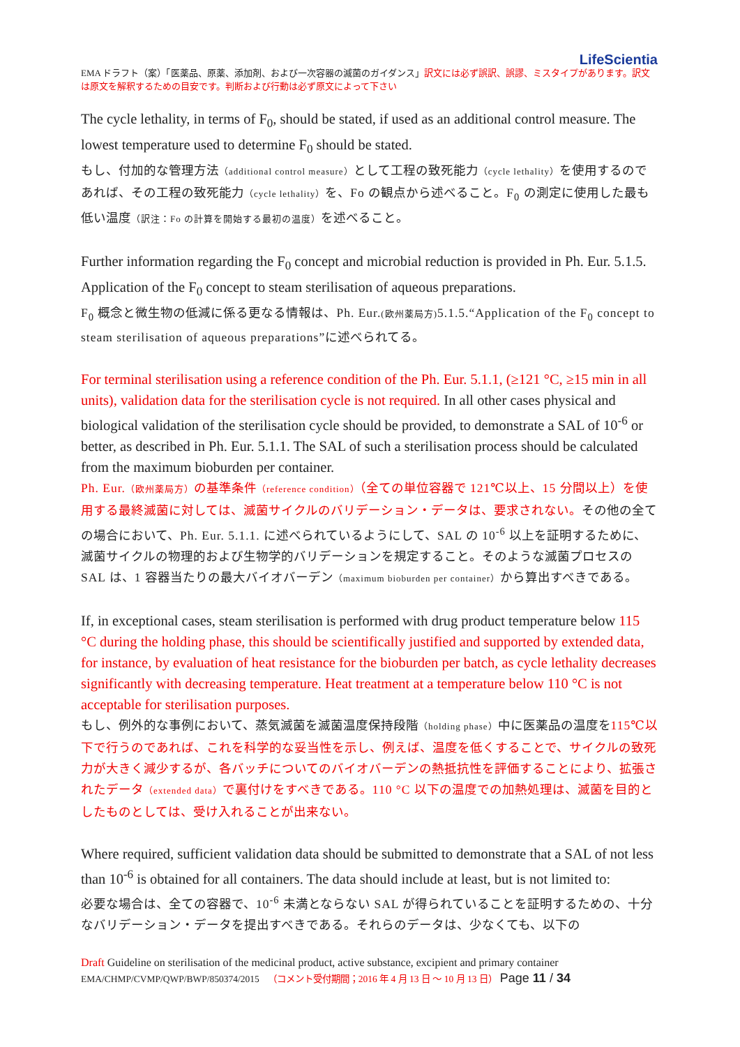LifeScientia
EMA ドラフト（案）「医薬品、原薬、添加剤、および一次容器の滅菌のガイダンス」訳文には必ず誤訳、誤謬、ミスタイプがあります。訳文は原文を解釈するための目安です。判断および行動は必ず原文によって下さい
The cycle lethality, in terms of F<sub>0</sub>, should be stated, if used as an additional control measure. The lowest temperature used to determine F<sub>0</sub> should be stated.
もし、付加的な管理方法（additional control measure）として工程の致死能力（cycle lethality）を使用するのであれば、その工程の致死能力（cycle lethality）を、Fo の観点から述べること。F<sub>0</sub> の測定に使用した最も低い温度（訳注：Fo の計算を開始する最初の温度）を述べること。
Further information regarding the F<sub>0</sub> concept and microbial reduction is provided in Ph. Eur. 5.1.5. Application of the F<sub>0</sub> concept to steam sterilisation of aqueous preparations.
F<sub>0</sub> 概念と微生物の低減に係る更なる情報は、Ph. Eur.(欧州薬局方) 5.1.5.“Application of the F<sub>0</sub> concept to steam sterilisation of aqueous preparations”に述べられてる。
For terminal sterilisation using a reference condition of the Ph. Eur. 5.1.1, (≥121 °C, ≥15 min in all units), validation data for the sterilisation cycle is not required. In all other cases physical and biological validation of the sterilisation cycle should be provided, to demonstrate a SAL of 10<sup>-6</sup> or better, as described in Ph. Eur. 5.1.1. The SAL of such a sterilisation process should be calculated from the maximum bioburden per container.
Ph. Eur.（欧州薬局方）の基準条件（reference condition）（全ての単位容器で 121℃以上、15 分間以上）を使用する最終滅菌に対しては、滅菌サイクルのバリデーション・データは、要求されない。その他の全ての場合において、Ph. Eur. 5.1.1. に述べられているようにして、SAL の 10<sup>-6</sup> 以上を証明するために、滅菌サイクルの物理的および生物学的バリデーションを規定すること。そのような滅菌プロセスの SAL は、1 容器当たりの最大バイオバーデン（maximum bioburden per container）から算出すべきである。
If, in exceptional cases, steam sterilisation is performed with drug product temperature below 115 °C during the holding phase, this should be scientifically justified and supported by extended data, for instance, by evaluation of heat resistance for the bioburden per batch, as cycle lethality decreases significantly with decreasing temperature. Heat treatment at a temperature below 110 °C is not acceptable for sterilisation purposes.
もし、例外的な事例において、蒸気滅菌を滅菌温度保持段階（holding phase）中に医薬品の温度を115℃以下で行うのであれば、これを科学的な妥当性を示し、例えば、温度を低くすることで、サイクルの致死力が大きく減少するが、各バッチについてのバイオバーデンの熱抵抗性を評価することにより、拡張されたデータ（extended data）で裏付けをすべきである。110 °C 以下の温度での加熱処理は、滅菌を目的としたものとしては、受け入れることが出来ない。
Where required, sufficient validation data should be submitted to demonstrate that a SAL of not less than 10<sup>-6</sup> is obtained for all containers. The data should include at least, but is not limited to:
必要な場合は、全ての容器で、10<sup>-6</sup> 未満とならない SAL が得られていることを証明するための、十分なバリデーション・データを提出すべきである。それらのデータは、少なくても、以下の
Draft Guideline on sterilisation of the medicinal product, active substance, excipient and primary container
EMA/CHMP/CVMP/QWP/BWP/850374/2015 （コメント受付期間；2016 年 4 月 13 日 ～ 10 月 13 日） Page 11 / 34